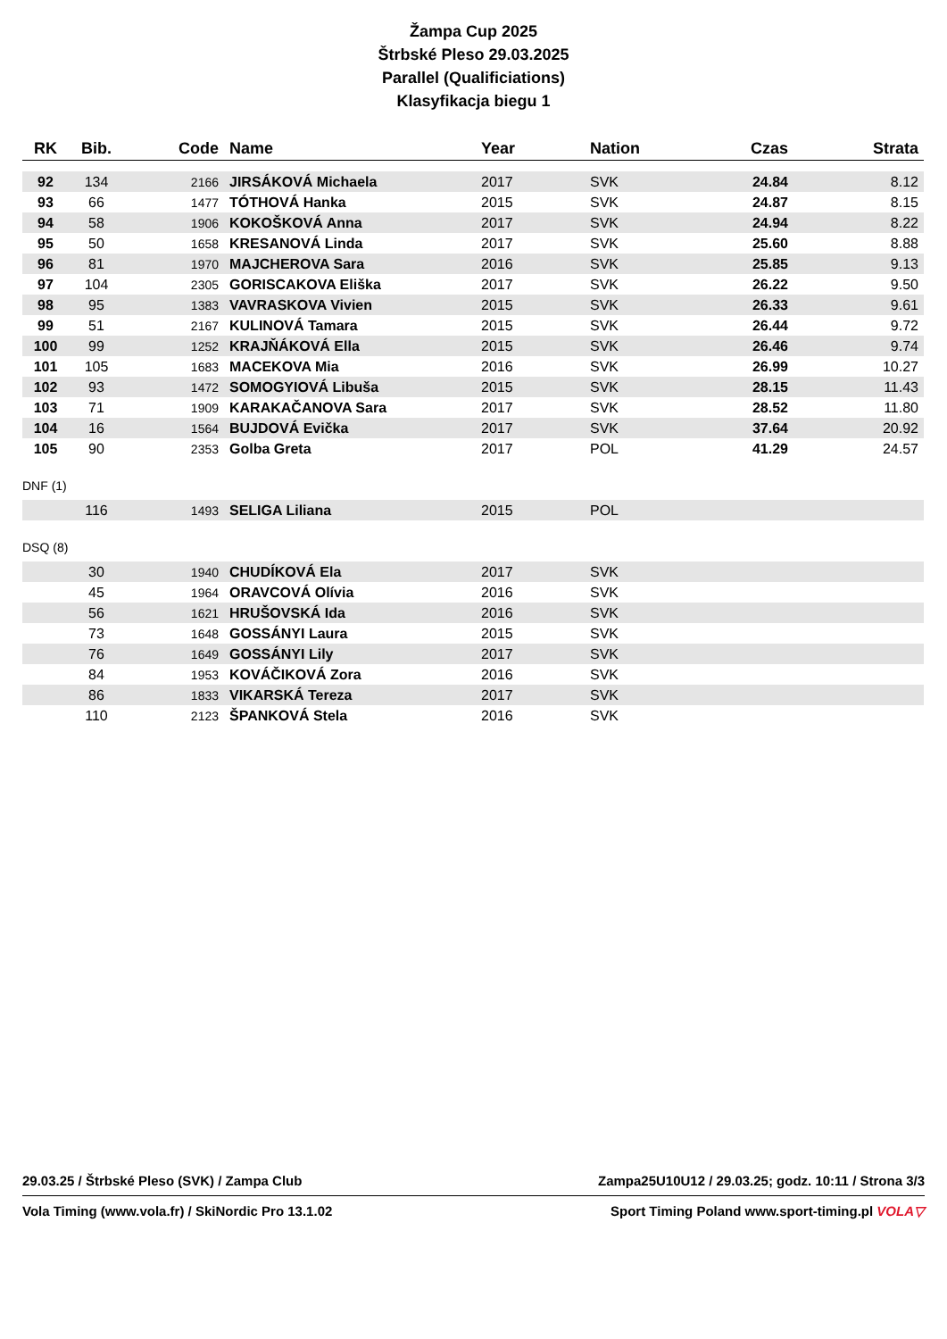Žampa Cup 2025
Štrbské Pleso 29.03.2025
Parallel (Qualificiations)
Klasyfikacja biegu 1
| RK | Bib. | Code | Name | Year | Nation | Czas | Strata |
| --- | --- | --- | --- | --- | --- | --- | --- |
| 92 | 134 | 2166 | JIRSÁKOVÁ Michaela | 2017 | SVK | 24.84 | 8.12 |
| 93 | 66 | 1477 | TÓTHOVÁ Hanka | 2015 | SVK | 24.87 | 8.15 |
| 94 | 58 | 1906 | KOKOŠKOVÁ Anna | 2017 | SVK | 24.94 | 8.22 |
| 95 | 50 | 1658 | KRESANOVÁ Linda | 2017 | SVK | 25.60 | 8.88 |
| 96 | 81 | 1970 | MAJCHEROVA Sara | 2016 | SVK | 25.85 | 9.13 |
| 97 | 104 | 2305 | GORISCAKOVA Eliška | 2017 | SVK | 26.22 | 9.50 |
| 98 | 95 | 1383 | VAVRASKOVA Vivien | 2015 | SVK | 26.33 | 9.61 |
| 99 | 51 | 2167 | KULINOVÁ Tamara | 2015 | SVK | 26.44 | 9.72 |
| 100 | 99 | 1252 | KRAJŇÁKOVÁ Ella | 2015 | SVK | 26.46 | 9.74 |
| 101 | 105 | 1683 | MACEKOVA Mia | 2016 | SVK | 26.99 | 10.27 |
| 102 | 93 | 1472 | SOMOGYIOVÁ Libuša | 2015 | SVK | 28.15 | 11.43 |
| 103 | 71 | 1909 | KARAKAČANOVA Sara | 2017 | SVK | 28.52 | 11.80 |
| 104 | 16 | 1564 | BUJDOVÁ Evička | 2017 | SVK | 37.64 | 20.92 |
| 105 | 90 | 2353 | Golba Greta | 2017 | POL | 41.29 | 24.57 |
DNF (1)
| | 116 | 1493 | SELIGA Liliana | 2015 | POL | | |
DSQ (8)
| | 30 | 1940 | CHUDÍKOVÁ Ela | 2017 | SVK | | |
| | 45 | 1964 | ORAVCOVÁ Olívia | 2016 | SVK | | |
| | 56 | 1621 | HRUŠOVSKÁ Ida | 2016 | SVK | | |
| | 73 | 1648 | GOSSÁNYI Laura | 2015 | SVK | | |
| | 76 | 1649 | GOSSÁNYI Lily | 2017 | SVK | | |
| | 84 | 1953 | KOVÁČIKOVÁ Zora | 2016 | SVK | | |
| | 86 | 1833 | VIKARSKÁ Tereza | 2017 | SVK | | |
| | 110 | 2123 | ŠPANKOVÁ Stela | 2016 | SVK | | |
29.03.25 / Štrbské Pleso (SVK) / Zampa Club Zampa25U10U12 / 29.03.25; godz. 10:11 / Strona 3/3
Vola Timing (www.vola.fr) / SkiNordic Pro 13.1.02 Sport Timing Poland www.sport-timing.pl VOLA▽